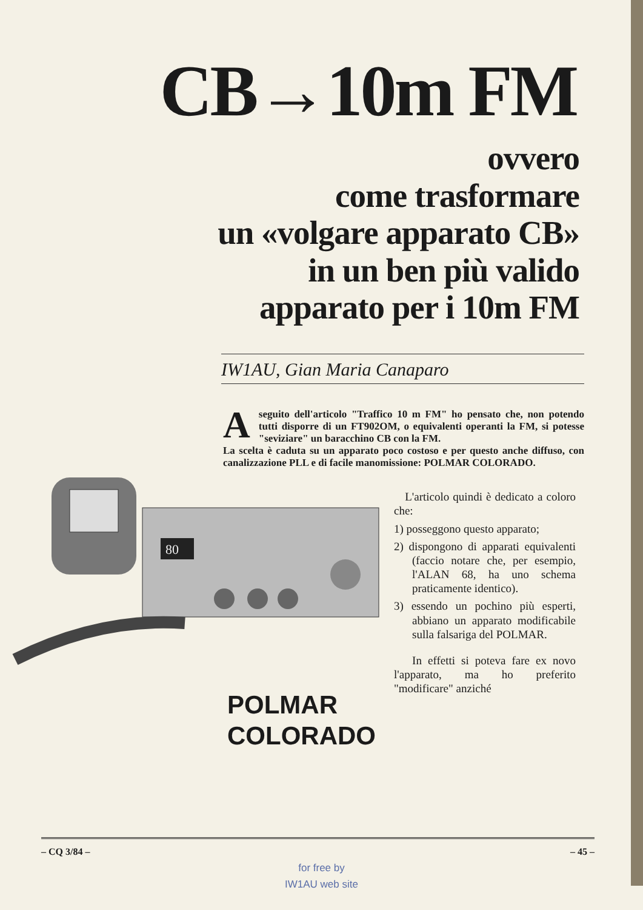CB→10m FM
ovvero
come trasformare
un «volgare apparato CB»
in un ben più valido
apparato per i 10m FM
IW1AU, Gian Maria Canaparo
Aseguito dell'articolo "Traffico 10 m FM" ho pensato che, non potendo tutti disporre di un FT902OM, o equivalenti operanti la FM, si potesse "seviziare" un baracchino CB con la FM.
La scelta è caduta su un apparato poco costoso e per questo anche diffuso, con canalizzazione PLL e di facile manomissione: POLMAR COLORADO.
80
POLMAR
COLORADO
L'articolo quindi è dedicato a coloro che:
1) posseggono questo apparato;
2) dispongono di apparati equivalenti (faccio notare che, per esempio, l'ALAN 68, ha uno schema praticamente identico).
3) essendo un pochino più esperti, abbiano un apparato modificabile sulla falsariga del POLMAR.
In effetti si poteva fare ex novo l'apparato, ma ho preferito "modificare" anziché
– CQ 3/84 – – 45 –
for free by
IW1AU web site